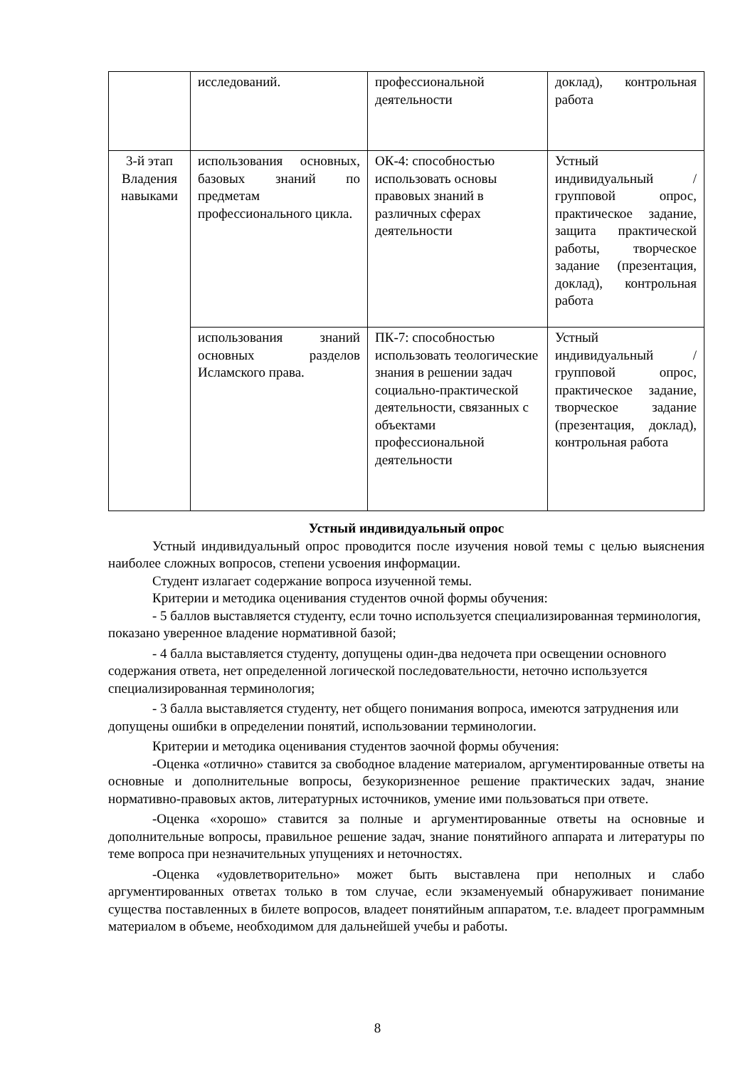| | исследований. | профессиональной деятельности | доклад), контрольная работа |
| 3-й этап Владения навыками | использования основных, базовых знаний по предметам профессионального цикла. | ОК-4: способностью использовать основы правовых знаний в различных сферах деятельности | Устный индивидуальный / групповой опрос, практическое задание, защита практической работы, творческое задание (презентация, доклад), контрольная работа |
| | использования знаний основных разделов Исламского права. | ПК-7: способностью использовать теологические знания в решении задач социально-практической деятельности, связанных с объектами профессиональной деятельности | Устный индивидуальный / групповой опрос, практическое задание, творческое задание (презентация, доклад), контрольная работа |
Устный индивидуальный опрос
Устный индивидуальный опрос проводится после изучения новой темы с целью выяснения наиболее сложных вопросов, степени усвоения информации.
Студент излагает содержание вопроса изученной темы.
Критерии и методика оценивания студентов очной формы обучения:
- 5 баллов выставляется студенту, если точно используется специализированная терминология, показано уверенное владение нормативной базой;
- 4 балла выставляется студенту, допущены один-два недочета при освещении основного содержания ответа, нет определенной логической последовательности, неточно используется специализированная терминология;
- 3 балла выставляется студенту, нет общего понимания вопроса, имеются затруднения или допущены ошибки в определении понятий, использовании терминологии.
Критерии и методика оценивания студентов заочной формы обучения:
-Оценка «отлично» ставится за свободное владение материалом, аргументированные ответы на основные и дополнительные вопросы, безукоризненное решение практических задач, знание нормативно-правовых актов, литературных источников, умение ими пользоваться при ответе.
-Оценка «хорошо» ставится за полные и аргументированные ответы на основные и дополнительные вопросы, правильное решение задач, знание понятийного аппарата и литературы по теме вопроса при незначительных упущениях и неточностях.
-Оценка «удовлетворительно» может быть выставлена при неполных и слабо аргументированных ответах только в том случае, если экзаменуемый обнаруживает понимание существа поставленных в билете вопросов, владеет понятийным аппаратом, т.е. владеет программным материалом в объеме, необходимом для дальнейшей учебы и работы.
8